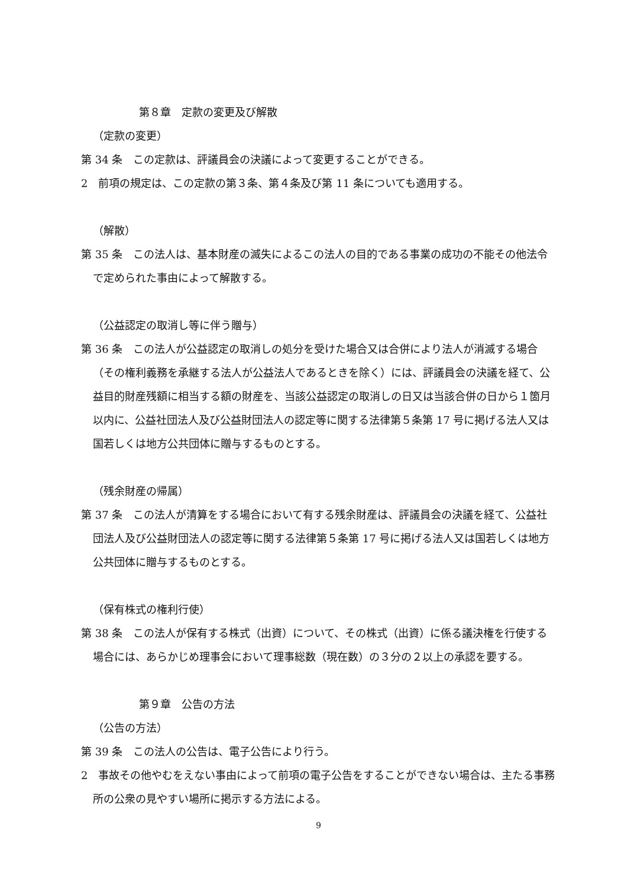第８章　定款の変更及び解散
（定款の変更）
第 34 条　この定款は、評議員会の決議によって変更することができる。
2　前項の規定は、この定款の第３条、第４条及び第 11 条についても適用する。
（解散）
第 35 条　この法人は、基本財産の滅失によるこの法人の目的である事業の成功の不能その他法令で定められた事由によって解散する。
（公益認定の取消し等に伴う贈与）
第 36 条　この法人が公益認定の取消しの処分を受けた場合又は合併により法人が消滅する場合（その権利義務を承継する法人が公益法人であるときを除く）には、評議員会の決議を経て、公益目的財産残額に相当する額の財産を、当該公益認定の取消しの日又は当該合併の日から１箇月以内に、公益社団法人及び公益財団法人の認定等に関する法律第５条第 17 号に掲げる法人又は国若しくは地方公共団体に贈与するものとする。
（残余財産の帰属）
第 37 条　この法人が清算をする場合において有する残余財産は、評議員会の決議を経て、公益社団法人及び公益財団法人の認定等に関する法律第５条第 17 号に掲げる法人又は国若しくは地方公共団体に贈与するものとする。
（保有株式の権利行使）
第 38 条　この法人が保有する株式（出資）について、その株式（出資）に係る議決権を行使する場合には、あらかじめ理事会において理事総数（現在数）の３分の２以上の承認を要する。
第９章　公告の方法
（公告の方法）
第 39 条　この法人の公告は、電子公告により行う。
2　事故その他やむをえない事由によって前項の電子公告をすることができない場合は、主たる事務所の公衆の見やすい場所に掲示する方法による。
9